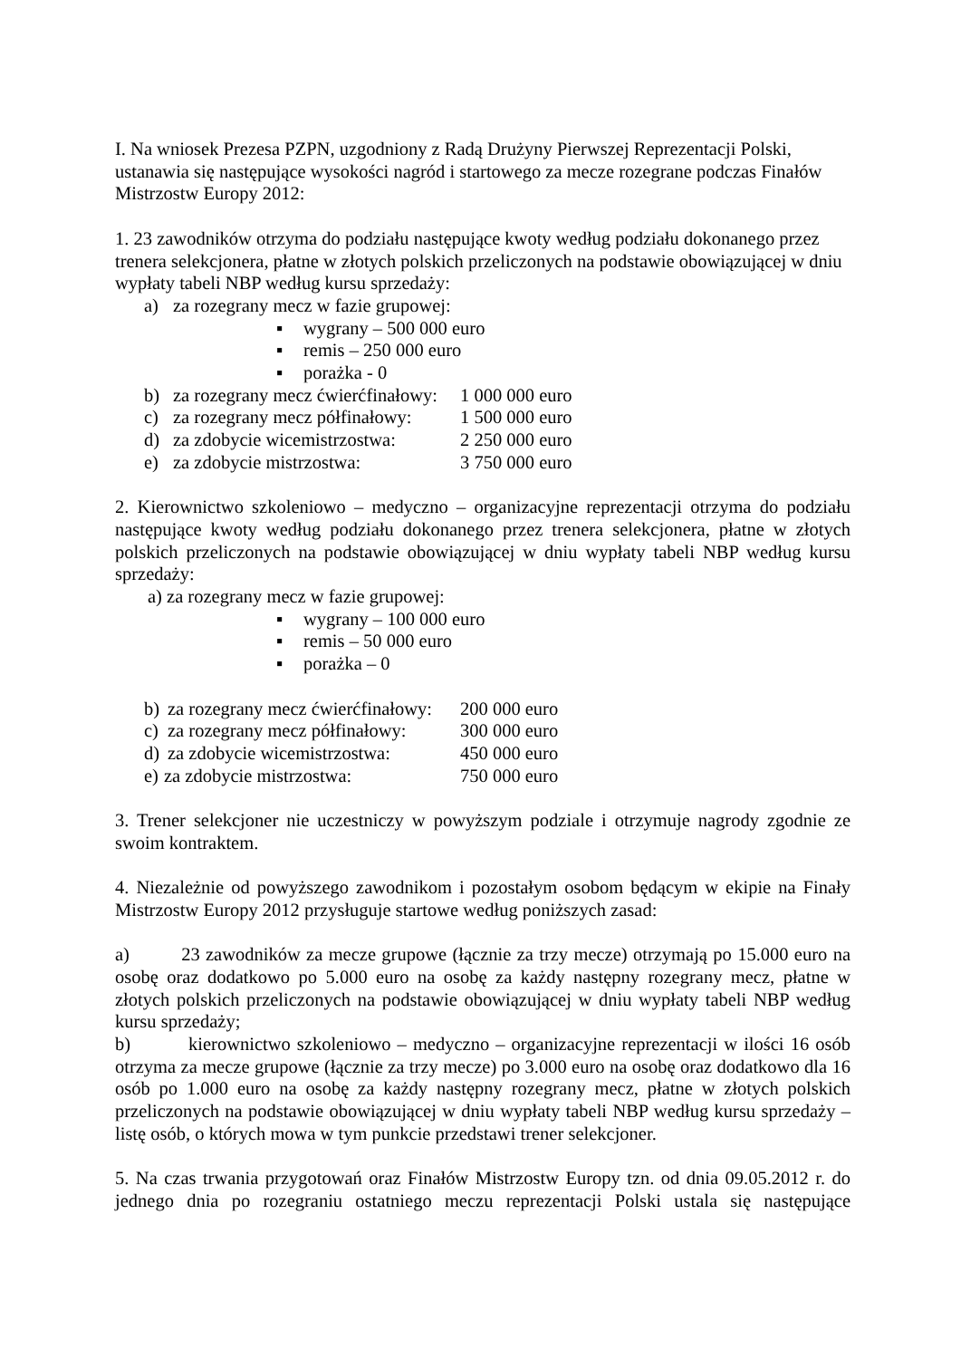I. Na wniosek Prezesa PZPN, uzgodniony z Radą Drużyny Pierwszej Reprezentacji Polski, ustanawia się następujące wysokości nagród i startowego za mecze rozegrane podczas Finałów Mistrzostw Europy 2012:
1. 23 zawodników otrzyma do podziału następujące kwoty według podziału dokonanego przez trenera selekcjonera, płatne w złotych polskich przeliczonych na podstawie obowiązującej w dniu wypłaty tabeli NBP według kursu sprzedaży:
a) za rozegrany mecz w fazie grupowej:
▪ wygrany – 500 000 euro
▪ remis – 250 000 euro
▪ porażka - 0
b) za rozegrany mecz ćwierćfinałowy: 1 000 000 euro
c) za rozegrany mecz półfinałowy: 1 500 000 euro
d) za zdobycie wicemistrzostwa: 2 250 000 euro
e) za zdobycie mistrzostwa: 3 750 000 euro
2. Kierownictwo szkoleniowo – medyczno – organizacyjne reprezentacji otrzyma do podziału następujące kwoty według podziału dokonanego przez trenera selekcjonera, płatne w złotych polskich przeliczonych na podstawie obowiązującej w dniu wypłaty tabeli NBP według kursu sprzedaży:
a) za rozegrany mecz w fazie grupowej:
▪ wygrany – 100 000 euro
▪ remis – 50 000 euro
▪ porażka – 0
b) za rozegrany mecz ćwierćfinałowy: 200 000 euro
c) za rozegrany mecz półfinałowy: 300 000 euro
d) za zdobycie wicemistrzostwa: 450 000 euro
e) za zdobycie mistrzostwa: 750 000 euro
3. Trener selekcjoner nie uczestniczy w powyższym podziale i otrzymuje nagrody zgodnie ze swoim kontraktem.
4. Niezależnie od powyższego zawodnikom i pozostałym osobom będącym w ekipie na Finały Mistrzostw Europy 2012 przysługuje startowe według poniższych zasad:
a) 23 zawodników za mecze grupowe (łącznie za trzy mecze) otrzymają po 15.000 euro na osobę oraz dodatkowo po 5.000 euro na osobę za każdy następny rozegrany mecz, płatne w złotych polskich przeliczonych na podstawie obowiązującej w dniu wypłaty tabeli NBP według kursu sprzedaży;
b) kierownictwo szkoleniowo – medyczno – organizacyjne reprezentacji w ilości 16 osób otrzyma za mecze grupowe (łącznie za trzy mecze) po 3.000 euro na osobę oraz dodatkowo dla 16 osób po 1.000 euro na osobę za każdy następny rozegrany mecz, płatne w złotych polskich przeliczonych na podstawie obowiązującej w dniu wypłaty tabeli NBP według kursu sprzedaży – listę osób, o których mowa w tym punkcie przedstawi trener selekcjoner.
5. Na czas trwania przygotowań oraz Finałów Mistrzostw Europy tzn. od dnia 09.05.2012 r. do jednego dnia po rozegraniu ostatniego meczu reprezentacji Polski ustala się następujące